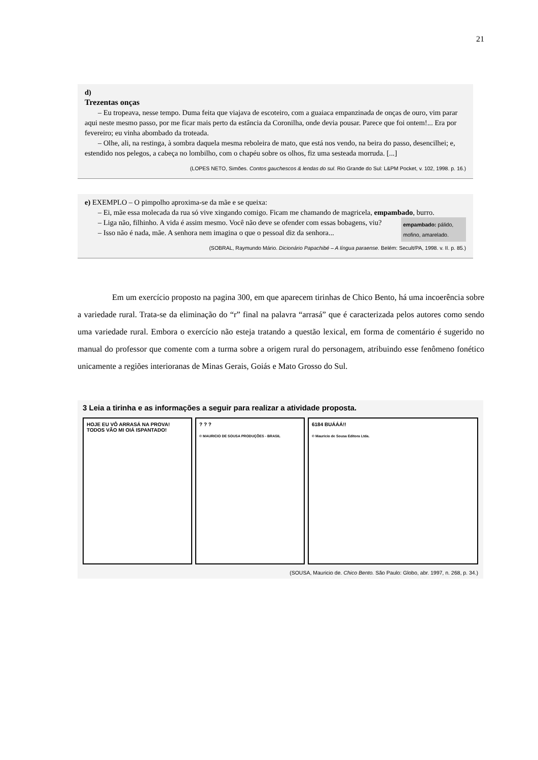21
d)
Trezentas onças
– Eu tropeava, nesse tempo. Duma feita que viajava de escoteiro, com a guaiaca empanzinada de onças de ouro, vim parar aqui neste mesmo passo, por me ficar mais perto da estância da Coronilha, onde devia pousar. Parece que foi ontem!... Era por fevereiro; eu vinha abombado da troteada.
– Olhe, ali, na restinga, à sombra daquela mesma reboleira de mato, que está nos vendo, na beira do passo, desencilhei; e, estendido nos pelegos, a cabeça no lombilho, com o chapéu sobre os olhos, fiz uma sesteada morruda. [...]
(LOPES NETO, Simões. Contos gauchescos & lendas do sul. Rio Grande do Sul: L&PM Pocket, v. 102, 1998. p. 16.)
e) EXEMPLO – O pimpolho aproxima-se da mãe e se queixa:
– Ei, mãe essa molecada da rua só vive xingando comigo. Ficam me chamando de magricela, empambado, burro.
empambado: pálido, mofino, amarelado.
– Liga não, filhinho. A vida é assim mesmo. Você não deve se ofender com essas bobagens, viu?
– Isso não é nada, mãe. A senhora nem imagina o que o pessoal diz da senhora...
(SOBRAL, Raymundo Mário. Dicionário Papachibé – A língua paraense. Belém: Secult/PA, 1998. v. II. p. 85.)
Em um exercício proposto na pagina 300, em que aparecem tirinhas de Chico Bento, há uma incoerência sobre a variedade rural. Trata-se da eliminação do “r” final na palavra “arrasá” que é caracterizada pelos autores como sendo uma variedade rural. Embora o exercício não esteja tratando a questão lexical, em forma de comentário é sugerido no manual do professor que comente com a turma sobre a origem rural do personagem, atribuindo esse fenômeno fonético unicamente a regiões interioranas de Minas Gerais, Goiás e Mato Grosso do Sul.
3 Leia a tirinha e as informações a seguir para realizar a atividade proposta.
HOJE EU VÔ ARRASÁ NA PROVA! TODOS VÃO MI OIÁ ISPANTADO!
? ? ?
© MAURICIO DE SOUSA PRODUÇÕES - BRASIL
6184 BUÁÁÁ!!
© Mauricio de Sousa Editora Ltda.
(SOUSA, Mauricio de. Chico Bento. São Paulo: Globo, abr. 1997, n. 268, p. 34.)